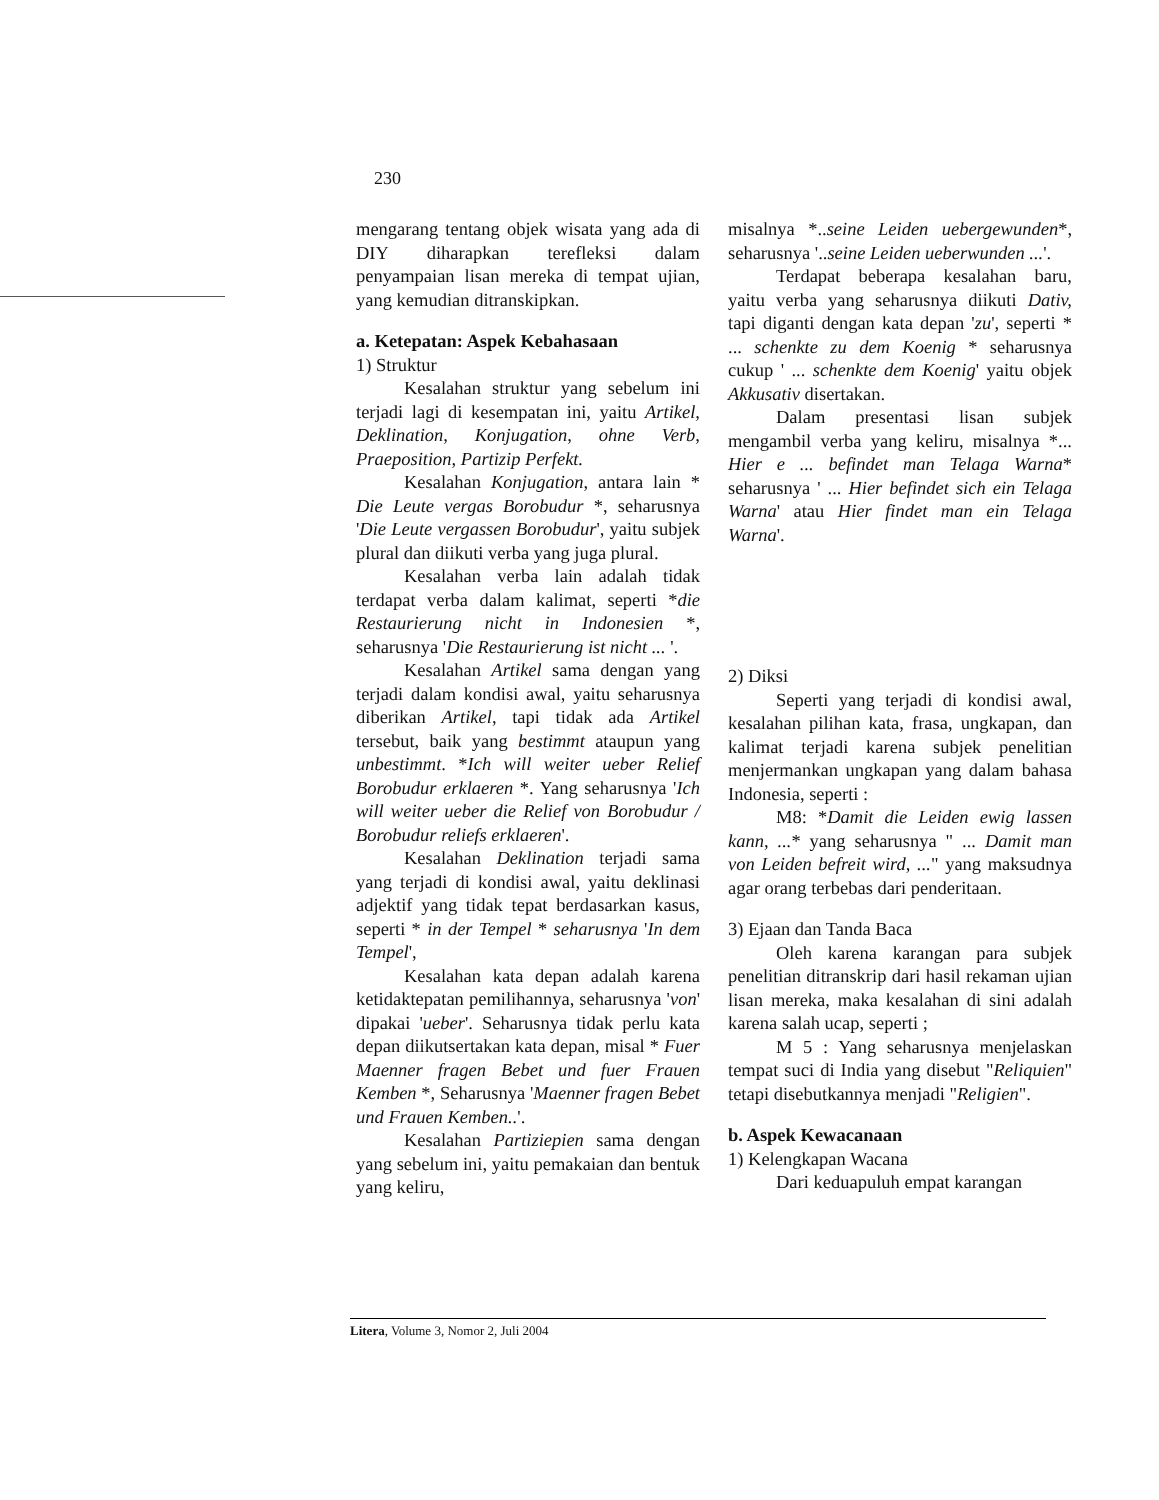230
mengarang tentang objek wisata yang ada di DIY diharapkan terefleksi dalam penyampaian lisan mereka di tempat ujian, yang kemudian ditranskipkan.
a. Ketepatan: Aspek Kebahasaan
1) Struktur
Kesalahan struktur yang sebelum ini terjadi lagi di kesempatan ini, yaitu Artikel, Deklination, Konjugation, ohne Verb, Praeposition, Partizip Perfekt.
Kesalahan Konjugation, antara lain * Die Leute vergas Borobudur *, seharusnya 'Die Leute vergassen Borobudur', yaitu subjek plural dan diikuti verba yang juga plural.
Kesalahan verba lain adalah tidak terdapat verba dalam kalimat, seperti *die Restaurierung nicht in Indonesien *, seharusnya 'Die Restaurierung ist nicht ... '.
Kesalahan Artikel sama dengan yang terjadi dalam kondisi awal, yaitu seharusnya diberikan Artikel, tapi tidak ada Artikel tersebut, baik yang bestimmt ataupun yang unbestimmt. *Ich will weiter ueber Relief Borobudur erklaeren *. Yang seharusnya 'Ich will weiter ueber die Relief von Borobudur / Borobudur reliefs erklaeren'.
Kesalahan Deklination terjadi sama yang terjadi di kondisi awal, yaitu deklinasi adjektif yang tidak tepat berdasarkan kasus, seperti * in der Tempel * seharusnya 'In dem Tempel',
Kesalahan kata depan adalah karena ketidaktepatan pemilihannya, seharusnya 'von' dipakai 'ueber'. Seharusnya tidak perlu kata depan diikutsertakan kata depan, misal * Fuer Maenner fragen Bebet und fuer Frauen Kemben *, Seharusnya 'Maenner fragen Bebet und Frauen Kemben..'.
Kesalahan Partiziepien sama dengan yang sebelum ini, yaitu pemakaian dan bentuk yang keliru,
misalnya *..seine Leiden uebergewunden*, seharusnya '..seine Leiden ueberwunden ...'.
Terdapat beberapa kesalahan baru, yaitu verba yang seharusnya diikuti Dativ, tapi diganti dengan kata depan 'zu', seperti * ... schenkte zu dem Koenig * seharusnya cukup ' ... schenkte dem Koenig' yaitu objek Akkusativ disertakan.
Dalam presentasi lisan subjek mengambil verba yang keliru, misalnya *... Hier e ... befindet man Telaga Warna* seharusnya ' ... Hier befindet sich ein Telaga Warna' atau Hier findet man ein Telaga Warna'.
2) Diksi
Seperti yang terjadi di kondisi awal, kesalahan pilihan kata, frasa, ungkapan, dan kalimat terjadi karena subjek penelitian menjermankan ungkapan yang dalam bahasa Indonesia, seperti :
M8: *Damit die Leiden ewig lassen kann, ...* yang seharusnya " ... Damit man von Leiden befreit wird, ..." yang maksudnya agar orang terbebas dari penderitaan.
3) Ejaan dan Tanda Baca
Oleh karena karangan para subjek penelitian ditranskrip dari hasil rekaman ujian lisan mereka, maka kesalahan di sini adalah karena salah ucap, seperti ;
M 5 : Yang seharusnya menjelaskan tempat suci di India yang disebut "Reliquien" tetapi disebutkannya menjadi "Religien".
b. Aspek Kewacanaan
1) Kelengkapan Wacana
Dari keduapuluh empat karangan
Litera, Volume 3, Nomor 2, Juli 2004